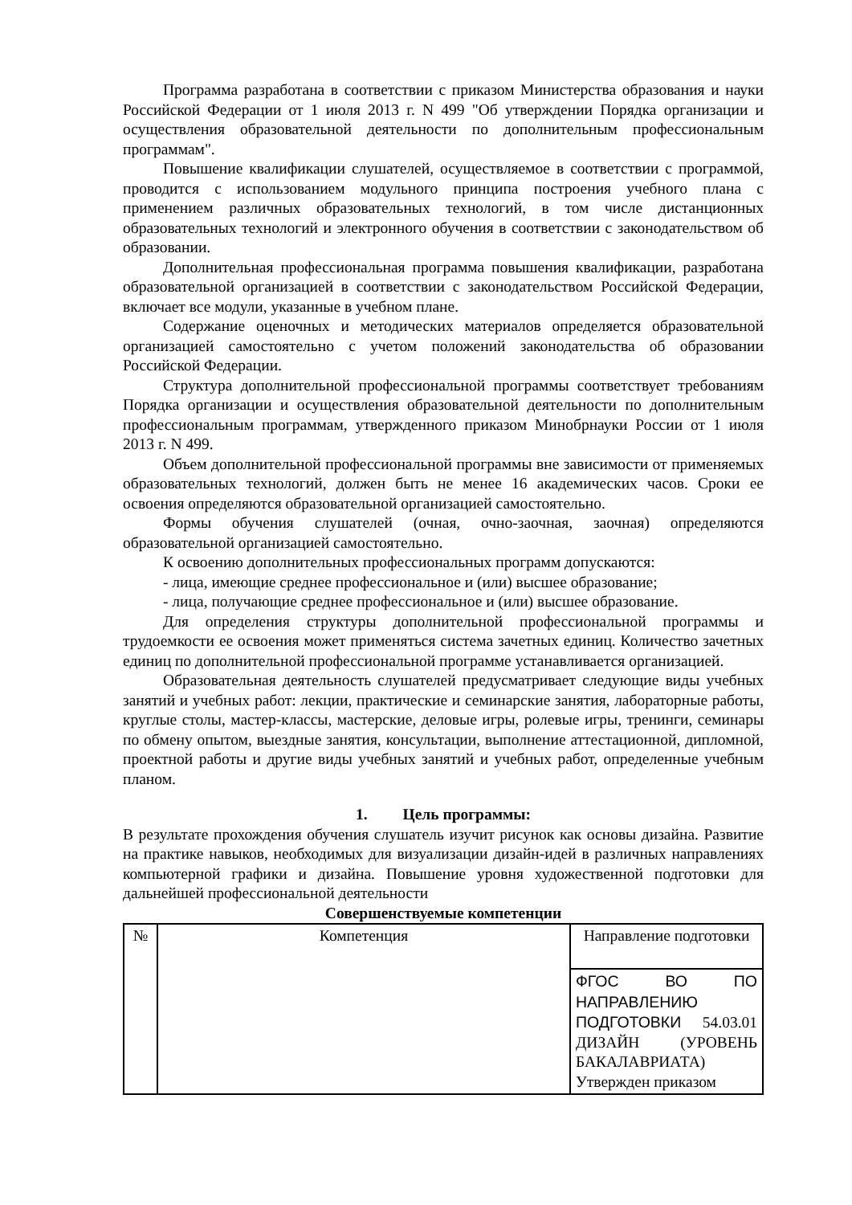Программа разработана в соответствии с приказом Министерства образования и науки Российской Федерации от 1 июля 2013 г. N 499 "Об утверждении Порядка организации и осуществления образовательной деятельности по дополнительным профессиональным программам".
Повышение квалификации слушателей, осуществляемое в соответствии с программой, проводится с использованием модульного принципа построения учебного плана с применением различных образовательных технологий, в том числе дистанционных образовательных технологий и электронного обучения в соответствии с законодательством об образовании.
Дополнительная профессиональная программа повышения квалификации, разработана образовательной организацией в соответствии с законодательством Российской Федерации, включает все модули, указанные в учебном плане.
Содержание оценочных и методических материалов определяется образовательной организацией самостоятельно с учетом положений законодательства об образовании Российской Федерации.
Структура дополнительной профессиональной программы соответствует требованиям Порядка организации и осуществления образовательной деятельности по дополнительным профессиональным программам, утвержденного приказом Минобрнауки России от 1 июля 2013 г. N 499.
Объем дополнительной профессиональной программы вне зависимости от применяемых образовательных технологий, должен быть не менее 16 академических часов. Сроки ее освоения определяются образовательной организацией самостоятельно.
Формы обучения слушателей (очная, очно-заочная, заочная) определяются образовательной организацией самостоятельно.
К освоению дополнительных профессиональных программ допускаются:
- лица, имеющие среднее профессиональное и (или) высшее образование;
- лица, получающие среднее профессиональное и (или) высшее образование.
Для определения структуры дополнительной профессиональной программы и трудоемкости ее освоения может применяться система зачетных единиц. Количество зачетных единиц по дополнительной профессиональной программе устанавливается организацией.
Образовательная деятельность слушателей предусматривает следующие виды учебных занятий и учебных работ: лекции, практические и семинарские занятия, лабораторные работы, круглые столы, мастер-классы, мастерские, деловые игры, ролевые игры, тренинги, семинары по обмену опытом, выездные занятия, консультации, выполнение аттестационной, дипломной, проектной работы и другие виды учебных занятий и учебных работ, определенные учебным планом.
1. Цель программы:
В результате прохождения обучения слушатель изучит рисунок как основы дизайна. Развитие на практике навыков, необходимых для визуализации дизайн-идей в различных направлениях компьютерной графики и дизайна. Повышение уровня художественной подготовки для дальнейшей профессиональной деятельности
Совершенствуемые компетенции
| № | Компетенция | Направление подготовки |
| | | ФГОС ВО ПО НАПРАВЛЕНИЮ ПОДГОТОВКИ 54.03.01 ДИЗАЙН (УРОВЕНЬ БАКАЛАВРИАТА) Утвержден приказом |